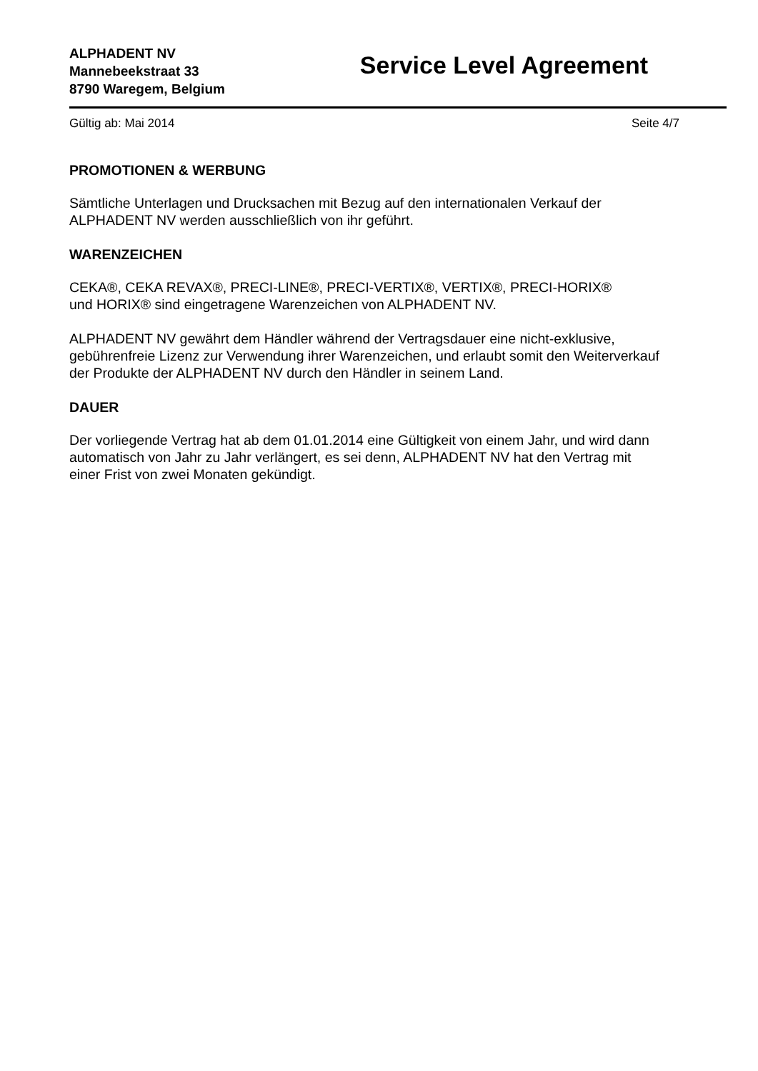ALPHADENT NV
Mannebeekstraat 33
8790 Waregem, Belgium
Service Level Agreement
Gültig ab: Mai 2014 Seite 4/7
PROMOTIONEN & WERBUNG
Sämtliche Unterlagen und Drucksachen mit Bezug auf den internationalen Verkauf der
ALPHADENT NV werden ausschließlich von ihr geführt.
WARENZEICHEN
CEKA®, CEKA REVAX®, PRECI-LINE®, PRECI-VERTIX®, VERTIX®, PRECI-HORIX®
und HORIX® sind eingetragene Warenzeichen von ALPHADENT NV.
ALPHADENT NV gewährt dem Händler während der Vertragsdauer eine nicht-exklusive,
gebührenfreie Lizenz zur Verwendung ihrer Warenzeichen, und erlaubt somit den Weiterverkauf
der Produkte der ALPHADENT NV durch den Händler in seinem Land.
DAUER
Der vorliegende Vertrag hat ab dem 01.01.2014 eine Gültigkeit von einem Jahr, und wird dann
automatisch von Jahr zu Jahr verlängert, es sei denn, ALPHADENT NV hat den Vertrag mit
einer Frist von zwei Monaten gekündigt.